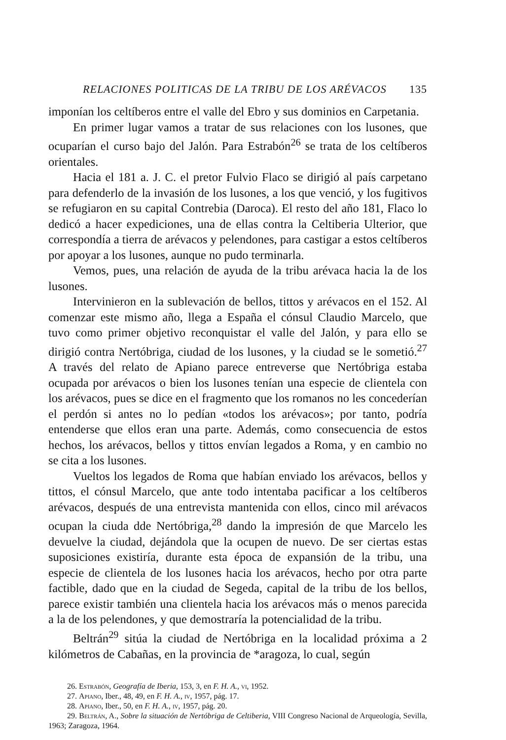RELACIONES POLITICAS DE LA TRIBU DE LOS ARÉVACOS 135
imponían los celtíberos entre el valle del Ebro y sus dominios en Carpetania.
En primer lugar vamos a tratar de sus relaciones con los lusones, que ocuparían el curso bajo del Jalón. Para Estrabón<sup>26</sup> se trata de los celtíberos orientales.
Hacia el 181 a. J. C. el pretor Fulvio Flaco se dirigió al país carpetano para defenderlo de la invasión de los lusones, a los que venció, y los fugitivos se refugiaron en su capital Contrebia (Daroca). El resto del año 181, Flaco lo dedicó a hacer expediciones, una de ellas contra la Celtiberia Ulterior, que correspondía a tierra de arévacos y pelendones, para castigar a estos celtíberos por apoyar a los lusones, aunque no pudo terminarla.
Vemos, pues, una relación de ayuda de la tribu arévaca hacia la de los lusones.
Intervinieron en la sublevación de bellos, tittos y arévacos en el 152. Al comenzar este mismo año, llega a España el cónsul Claudio Marcelo, que tuvo como primer objetivo reconquistar el valle del Jalón, y para ello se dirigió contra Nertóbriga, ciudad de los lusones, y la ciudad se le sometió.<sup>27</sup> A través del relato de Apiano parece entreverse que Nertóbriga estaba ocupada por arévacos o bien los lusones tenían una especie de clientela con los arévacos, pues se dice en el fragmento que los romanos no les concederían el perdón si antes no lo pedían «todos los arévacos»; por tanto, podría entenderse que ellos eran una parte. Además, como consecuencia de estos hechos, los arévacos, bellos y tittos envían legados a Roma, y en cambio no se cita a los lusones.
Vueltos los legados de Roma que habían enviado los arévacos, bellos y tittos, el cónsul Marcelo, que ante todo intentaba pacificar a los celtíberos arévacos, después de una entrevista mantenida con ellos, cinco mil arévacos ocupan la ciuda dde Nertóbriga,<sup>28</sup> dando la impresión de que Marcelo les devuelve la ciudad, dejándola que la ocupen de nuevo. De ser ciertas estas suposiciones existiría, durante esta época de expansión de la tribu, una especie de clientela de los lusones hacia los arévacos, hecho por otra parte factible, dado que en la ciudad de Segeda, capital de la tribu de los bellos, parece existir también una clientela hacia los arévacos más o menos parecida a la de los pelendones, y que demostraría la potencialidad de la tribu.
Beltrán<sup>29</sup> sitúa la ciudad de Nertóbriga en la localidad próxima a 2 kilómetros de Cabañas, en la provincia de *aragoza, lo cual, según
26. Estrabón, Geografía de Iberia, 153, 3, en F. H. A., vi, 1952.
27. Apiano, Iber., 48, 49, en F. H. A., iv, 1957, pág. 17.
28. Apiano, Iber., 50, en F. H. A., iv, 1957, pág. 20.
29. Beltrán, A., Sobre la situación de Nertóbriga de Celtiberia, VIII Congreso Nacional de Arqueología, Sevilla, 1963; Zaragoza, 1964.